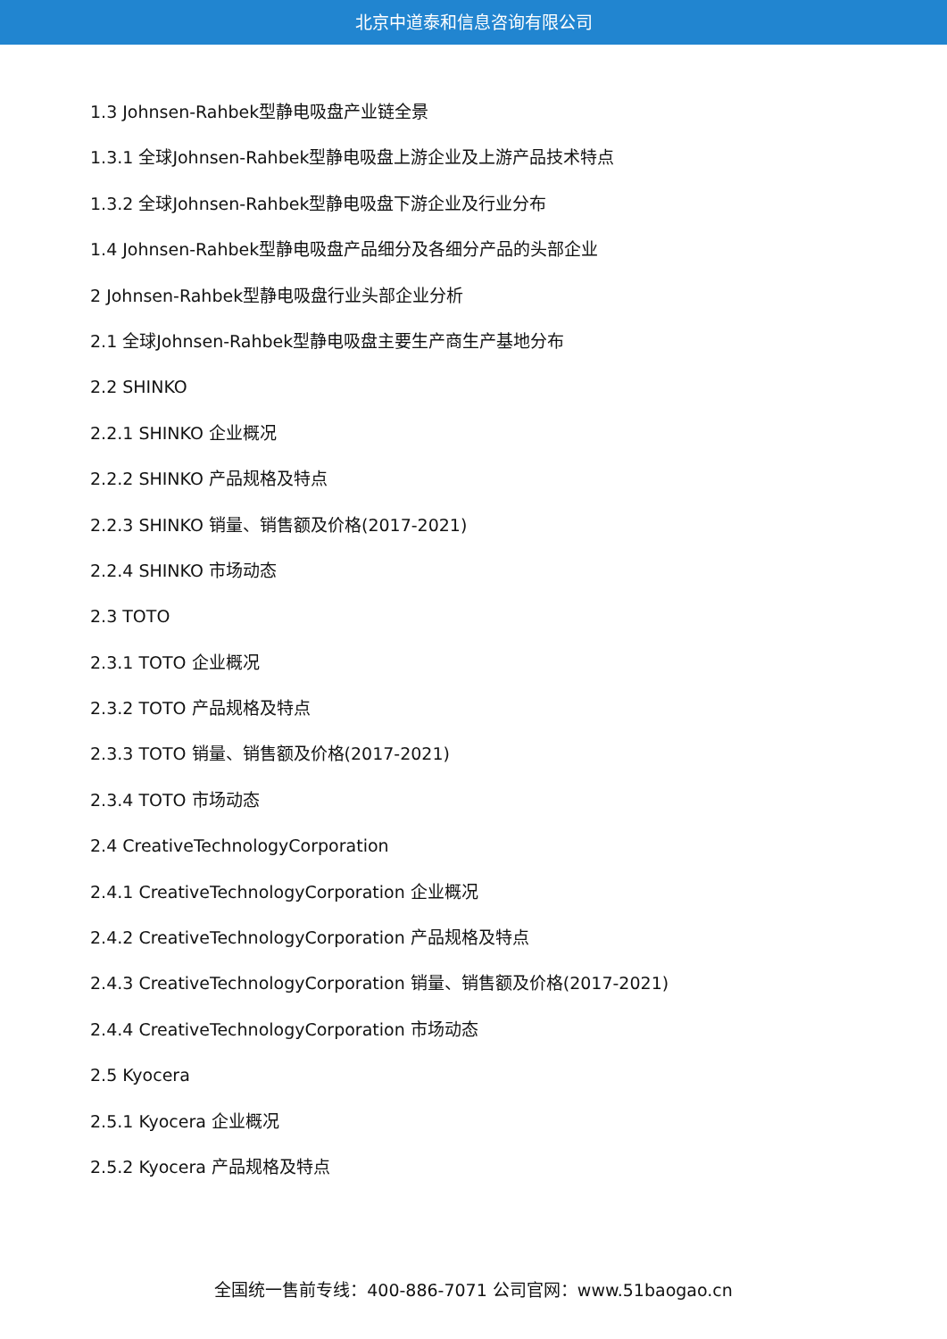北京中道泰和信息咨询有限公司
1.3 Johnsen-Rahbek型静电吸盘产业链全景
1.3.1 全球Johnsen-Rahbek型静电吸盘上游企业及上游产品技术特点
1.3.2 全球Johnsen-Rahbek型静电吸盘下游企业及行业分布
1.4 Johnsen-Rahbek型静电吸盘产品细分及各细分产品的头部企业
2 Johnsen-Rahbek型静电吸盘行业头部企业分析
2.1 全球Johnsen-Rahbek型静电吸盘主要生产商生产基地分布
2.2 SHINKO
2.2.1 SHINKO 企业概况
2.2.2 SHINKO 产品规格及特点
2.2.3 SHINKO 销量、销售额及价格(2017-2021)
2.2.4 SHINKO 市场动态
2.3 TOTO
2.3.1 TOTO 企业概况
2.3.2 TOTO 产品规格及特点
2.3.3 TOTO 销量、销售额及价格(2017-2021)
2.3.4 TOTO 市场动态
2.4 CreativeTechnologyCorporation
2.4.1 CreativeTechnologyCorporation 企业概况
2.4.2 CreativeTechnologyCorporation 产品规格及特点
2.4.3 CreativeTechnologyCorporation 销量、销售额及价格(2017-2021)
2.4.4 CreativeTechnologyCorporation 市场动态
2.5 Kyocera
2.5.1 Kyocera 企业概况
2.5.2 Kyocera 产品规格及特点
全国统一售前专线：400-886-7071 公司官网：www.51baogao.cn